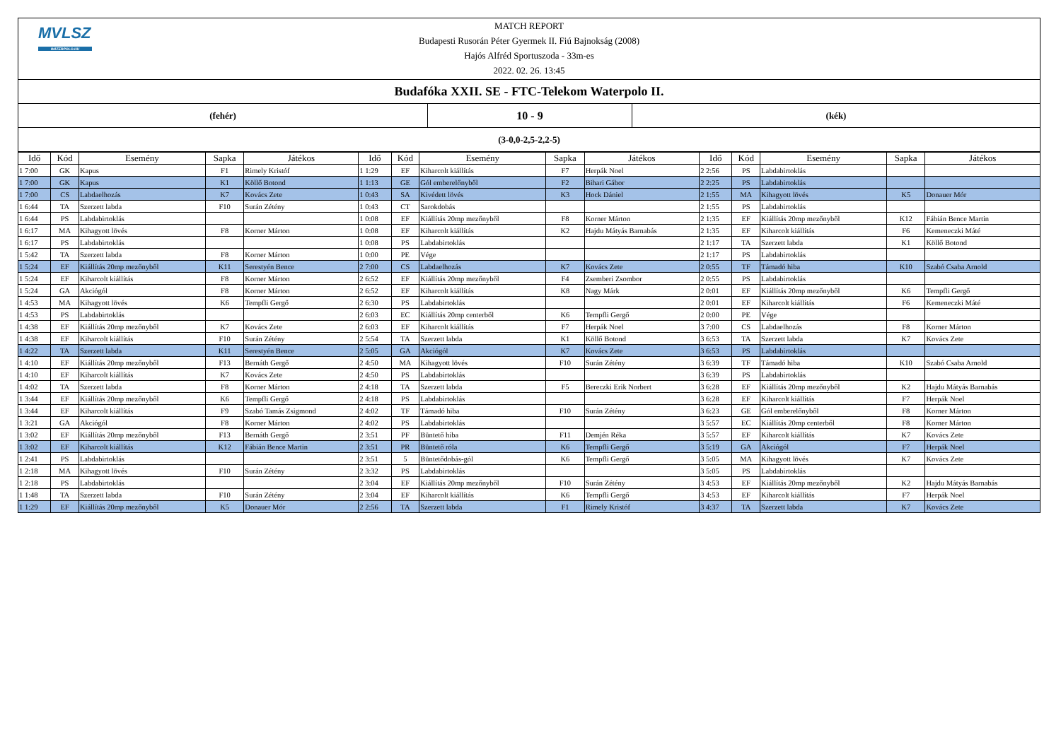MVLSZ
WATERPOLO.HU
MATCH REPORT
Budapesti Rusorán Péter Gyermek II. Fiú Bajnokság (2008)
Hajós Alfréd Sportuszoda - 33m-es
2022. 02. 26. 13:45
Budafóka XXII. SE - FTC-Telekom Waterpolo II.
(fehér)
10 - 9
(kék)
(3-0,0-2,5-2,2-5)
| Idő | Kód | Esemény | Sapka | Játékos | Idő | Kód | Esemény | Sapka | Játékos | Idő | Kód | Esemény | Sapka | Játékos |
| --- | --- | --- | --- | --- | --- | --- | --- | --- | --- | --- | --- | --- | --- | --- |
| 1 7:00 | GK | Kapus | F1 | Rimely Kristóf | 1 1:29 | EF | Kiharcolt kiállítás | F7 | Herpák Noel | 2 2:56 | PS | Labdabirtoklás | | |
| 1 7:00 | GK | Kapus | K1 | Köllő Botond | 1 1:13 | GE | Gól emberelőnyből | F2 | Bihari Gábor | 2 2:25 | PS | Labdabirtoklás | | |
| 1 7:00 | CS | Labdaelhozás | K7 | Kovács Zete | 1 0:43 | SA | Kivédett lövés | K3 | Hock Dániel | 2 1:55 | MA | Kihagyott lövés | K5 | Donauer Mór |
| 1 6:44 | TA | Szerzett labda | F10 | Surán Zétény | 1 0:43 | CT | Sarokdobás | | | 2 1:55 | PS | Labdabirtoklás | | |
| 1 6:44 | PS | Labdabirtoklás | | | 1 0:08 | EF | Kiállítás 20mp mezőnyből | F8 | Korner Márton | 2 1:35 | EF | Kiállítás 20mp mezőnyből | K12 | Fábián Bence Martin |
| 1 6:17 | MA | Kihagyott lövés | F8 | Korner Márton | 1 0:08 | EF | Kiharcolt kiállítás | K2 | Hajdu Mátyás Barnabás | 2 1:35 | EF | Kiharcolt kiállítás | F6 | Kemeneczki Máté |
| 1 6:17 | PS | Labdabirtoklás | | | 1 0:08 | PS | Labdabirtoklás | | | 2 1:17 | TA | Szerzett labda | K1 | Köllő Botond |
| 1 5:42 | TA | Szerzett labda | F8 | Korner Márton | 1 0:00 | PE | Vége | | | 2 1:17 | PS | Labdabirtoklás | | |
| 1 5:24 | EF | Kiállítás 20mp mezőnyből | K11 | Serestyén Bence | 2 7:00 | CS | Labdaelhozás | K7 | Kovács Zete | 2 0:55 | TF | Támadó hiba | K10 | Szabó Csaba Arnold |
| 1 5:24 | EF | Kiharcolt kiállítás | F8 | Korner Márton | 2 6:52 | EF | Kiállítás 20mp mezőnyből | F4 | Zsemberi Zsombor | 2 0:55 | PS | Labdabirtoklás | | |
| 1 5:24 | GA | Akciógól | F8 | Korner Márton | 2 6:52 | EF | Kiharcolt kiállítás | K8 | Nagy Márk | 2 0:01 | EF | Kiállítás 20mp mezőnyből | K6 | Tempfli Gergő |
| 1 4:53 | MA | Kihagyott lövés | K6 | Tempfli Gergő | 2 6:30 | PS | Labdabirtoklás | | | 2 0:01 | EF | Kiharcolt kiállítás | F6 | Kemeneczki Máté |
| 1 4:53 | PS | Labdabirtoklás | | | 2 6:03 | EC | Kiállítás 20mp centerből | K6 | Tempfli Gergő | 2 0:00 | PE | Vége | | |
| 1 4:38 | EF | Kiállítás 20mp mezőnyből | K7 | Kovács Zete | 2 6:03 | EF | Kiharcolt kiállítás | F7 | Herpák Noel | 3 7:00 | CS | Labdaelhozás | F8 | Korner Márton |
| 1 4:38 | EF | Kiharcolt kiállítás | F10 | Surán Zétény | 2 5:54 | TA | Szerzett labda | K1 | Köllő Botond | 3 6:53 | TA | Szerzett labda | K7 | Kovács Zete |
| 1 4:22 | TA | Szerzett labda | K11 | Serestyén Bence | 2 5:05 | GA | Akciógól | K7 | Kovács Zete | 3 6:53 | PS | Labdabirtoklás | | |
| 1 4:10 | EF | Kiállítás 20mp mezőnyből | F13 | Bernáth Gergő | 2 4:50 | MA | Kihagyott lövés | F10 | Surán Zétény | 3 6:39 | TF | Támadó hiba | K10 | Szabó Csaba Arnold |
| 1 4:10 | EF | Kiharcolt kiállítás | K7 | Kovács Zete | 2 4:50 | PS | Labdabirtoklás | | | 3 6:39 | PS | Labdabirtoklás | | |
| 1 4:02 | TA | Szerzett labda | F8 | Korner Márton | 2 4:18 | TA | Szerzett labda | F5 | Bereczki Erik Norbert | 3 6:28 | EF | Kiállítás 20mp mezőnyből | K2 | Hajdu Mátyás Barnabás |
| 1 3:44 | EF | Kiállítás 20mp mezőnyből | K6 | Tempfli Gergő | 2 4:18 | PS | Labdabirtoklás | | | 3 6:28 | EF | Kiharcolt kiállítás | F7 | Herpák Noel |
| 1 3:44 | EF | Kiharcolt kiállítás | F9 | Szabó Tamás Zsigmond | 2 4:02 | TF | Támadó hiba | F10 | Surán Zétény | 3 6:23 | GE | Gól emberelőnyből | F8 | Korner Márton |
| 1 3:21 | GA | Akciógól | F8 | Korner Márton | 2 4:02 | PS | Labdabirtoklás | | | 3 5:57 | EC | Kiállítás 20mp centerből | F8 | Korner Márton |
| 1 3:02 | EF | Kiállítás 20mp mezőnyből | F13 | Bernáth Gergő | 2 3:51 | PF | Büntető hiba | F11 | Demjén Réka | 3 5:57 | EF | Kiharcolt kiállítás | K7 | Kovács Zete |
| 1 3:02 | EF | Kiharcolt kiállítás | K12 | Fábián Bence Martin | 2 3:51 | PR | Büntető róla | K6 | Tempfli Gergő | 3 5:19 | GA | Akciógól | F7 | Herpák Noel |
| 1 2:41 | PS | Labdabirtoklás | | | 2 3:51 | 5 | Büntetődobás-gól | K6 | Tempfli Gergő | 3 5:05 | MA | Kihagyott lövés | K7 | Kovács Zete |
| 1 2:18 | MA | Kihagyott lövés | F10 | Surán Zétény | 2 3:32 | PS | Labdabirtoklás | | | 3 5:05 | PS | Labdabirtoklás | | |
| 1 2:18 | PS | Labdabirtoklás | | | 2 3:04 | EF | Kiállítás 20mp mezőnyből | F10 | Surán Zétény | 3 4:53 | EF | Kiállítás 20mp mezőnyből | K2 | Hajdu Mátyás Barnabás |
| 1 1:48 | TA | Szerzett labda | F10 | Surán Zétény | 2 3:04 | EF | Kiharcolt kiállítás | K6 | Tempfli Gergő | 3 4:53 | EF | Kiharcolt kiállítás | F7 | Herpák Noel |
| 1 1:29 | EF | Kiállítás 20mp mezőnyből | K5 | Donauer Mór | 2 2:56 | TA | Szerzett labda | F1 | Rimely Kristóf | 3 4:37 | TA | Szerzett labda | K7 | Kovács Zete |